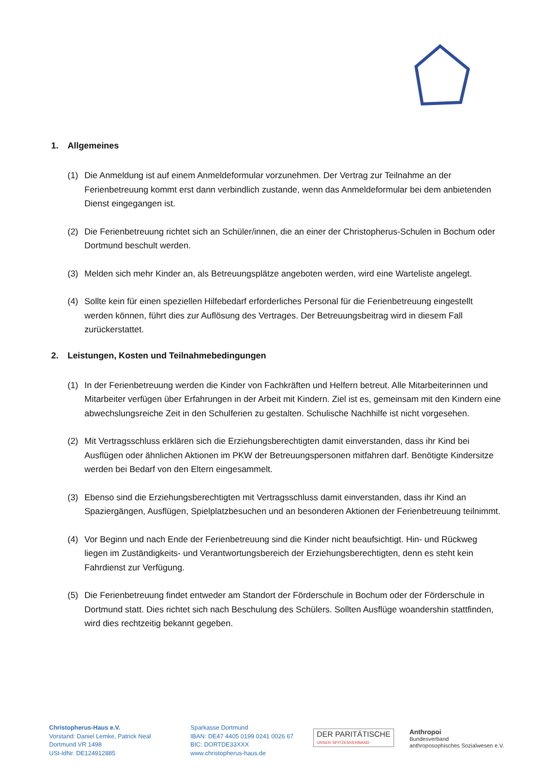1. Allgemeines
(1) Die Anmeldung ist auf einem Anmeldeformular vorzunehmen. Der Vertrag zur Teilnahme an der Ferienbetreuung kommt erst dann verbindlich zustande, wenn das Anmeldeformular bei dem anbietenden Dienst eingegangen ist.
(2) Die Ferienbetreuung richtet sich an Schüler/innen, die an einer der Christopherus-Schulen in Bochum oder Dortmund beschult werden.
(3) Melden sich mehr Kinder an, als Betreuungsplätze angeboten werden, wird eine Warteliste angelegt.
(4) Sollte kein für einen speziellen Hilfebedarf erforderliches Personal für die Ferienbetreuung eingestellt werden können, führt dies zur Auflösung des Vertrages. Der Betreuungsbeitrag wird in diesem Fall zurückerstattet.
2. Leistungen, Kosten und Teilnahmebedingungen
(1) In der Ferienbetreuung werden die Kinder von Fachkräften und Helfern betreut. Alle Mitarbeiterinnen und Mitarbeiter verfügen über Erfahrungen in der Arbeit mit Kindern. Ziel ist es, gemeinsam mit den Kindern eine abwechslungsreiche Zeit in den Schulferien zu gestalten. Schulische Nachhilfe ist nicht vorgesehen.
(2) Mit Vertragsschluss erklären sich die Erziehungsberechtigten damit einverstanden, dass ihr Kind bei Ausflügen oder ähnlichen Aktionen im PKW der Betreuungspersonen mitfahren darf. Benötigte Kindersitze werden bei Bedarf von den Eltern eingesammelt.
(3) Ebenso sind die Erziehungsberechtigten mit Vertragsschluss damit einverstanden, dass ihr Kind an Spaziergängen, Ausflügen, Spielplatzbesuchen und an besonderen Aktionen der Ferienbetreuung teilnimmt.
(4) Vor Beginn und nach Ende der Ferienbetreuung sind die Kinder nicht beaufsichtigt. Hin- und Rückweg liegen im Zuständigkeits- und Verantwortungsbereich der Erziehungsberechtigten, denn es steht kein Fahrdienst zur Verfügung.
(5) Die Ferienbetreuung findet entweder am Standort der Förderschule in Bochum oder der Förderschule in Dortmund statt. Dies richtet sich nach Beschulung des Schülers. Sollten Ausflüge woandershin stattfinden, wird dies rechtzeitig bekannt gegeben.
Christopherus-Haus e.V.
Vorstand: Daniel Lemke, Patrick Neal
Dortmund VR 1498
USt-IdNr. DE124912885
Sparkasse Dortmund
IBAN: DE47 4405 0199 0241 0026 67
BIC: DORTDE33XXX
www.christopherus-haus.de
DER PARITÄTISCHE
UNSER SPITZENVERBAND
Anthropoi
Bundesverband
anthroposophisches Sozialwesen e.V.